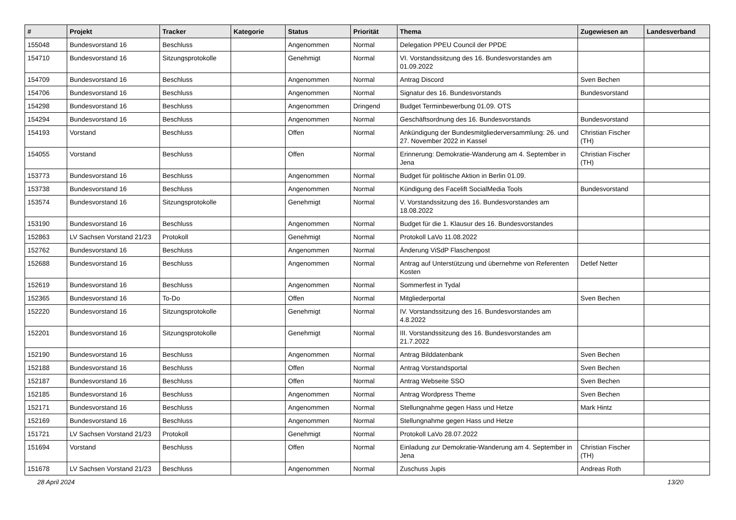| # | Projekt | Tracker | Kategorie | Status | Priorität | Thema | Zugewiesen an | Landesverband |
| --- | --- | --- | --- | --- | --- | --- | --- | --- |
| 155048 | Bundesvorstand 16 | Beschluss | | Angenommen | Normal | Delegation PPEU Council der PPDE | | |
| 154710 | Bundesvorstand 16 | Sitzungsprotokolle | | Genehmigt | Normal | VI. Vorstandssitzung des 16. Bundesvorstandes am 01.09.2022 | | |
| 154709 | Bundesvorstand 16 | Beschluss | | Angenommen | Normal | Antrag Discord | Sven Bechen | |
| 154706 | Bundesvorstand 16 | Beschluss | | Angenommen | Normal | Signatur des 16. Bundesvorstands | Bundesvorstand | |
| 154298 | Bundesvorstand 16 | Beschluss | | Angenommen | Dringend | Budget Terminbewerbung 01.09. OTS | | |
| 154294 | Bundesvorstand 16 | Beschluss | | Angenommen | Normal | Geschäftsordnung des 16. Bundesvorstands | Bundesvorstand | |
| 154193 | Vorstand | Beschluss | | Offen | Normal | Ankündigung der Bundesmitgliederversammlung: 26. und 27. November 2022 in Kassel | Christian Fischer (TH) | |
| 154055 | Vorstand | Beschluss | | Offen | Normal | Erinnerung: Demokratie-Wanderung am 4. September in Jena | Christian Fischer (TH) | |
| 153773 | Bundesvorstand 16 | Beschluss | | Angenommen | Normal | Budget für politische Aktion in Berlin 01.09. | | |
| 153738 | Bundesvorstand 16 | Beschluss | | Angenommen | Normal | Kündigung des Facelift SocialMedia Tools | Bundesvorstand | |
| 153574 | Bundesvorstand 16 | Sitzungsprotokolle | | Genehmigt | Normal | V. Vorstandssitzung des 16. Bundesvorstandes am 18.08.2022 | | |
| 153190 | Bundesvorstand 16 | Beschluss | | Angenommen | Normal | Budget für die 1. Klausur des 16. Bundesvorstandes | | |
| 152863 | LV Sachsen Vorstand 21/23 | Protokoll | | Genehmigt | Normal | Protokoll LaVo 11.08.2022 | | |
| 152762 | Bundesvorstand 16 | Beschluss | | Angenommen | Normal | Änderung ViSdP Flaschenpost | | |
| 152688 | Bundesvorstand 16 | Beschluss | | Angenommen | Normal | Antrag auf Unterstützung und übernehme von Referenten Kosten | Detlef Netter | |
| 152619 | Bundesvorstand 16 | Beschluss | | Angenommen | Normal | Sommerfest in Tydal | | |
| 152365 | Bundesvorstand 16 | To-Do | | Offen | Normal | Mitgliederportal | Sven Bechen | |
| 152220 | Bundesvorstand 16 | Sitzungsprotokolle | | Genehmigt | Normal | IV. Vorstandssitzung des 16. Bundesvorstandes am 4.8.2022 | | |
| 152201 | Bundesvorstand 16 | Sitzungsprotokolle | | Genehmigt | Normal | III. Vorstandssitzung des 16. Bundesvorstandes am 21.7.2022 | | |
| 152190 | Bundesvorstand 16 | Beschluss | | Angenommen | Normal | Antrag Bilddatenbank | Sven Bechen | |
| 152188 | Bundesvorstand 16 | Beschluss | | Offen | Normal | Antrag Vorstandsportal | Sven Bechen | |
| 152187 | Bundesvorstand 16 | Beschluss | | Offen | Normal | Antrag Webseite SSO | Sven Bechen | |
| 152185 | Bundesvorstand 16 | Beschluss | | Angenommen | Normal | Antrag Wordpress Theme | Sven Bechen | |
| 152171 | Bundesvorstand 16 | Beschluss | | Angenommen | Normal | Stellungnahme gegen Hass und Hetze | Mark Hintz | |
| 152169 | Bundesvorstand 16 | Beschluss | | Angenommen | Normal | Stellungnahme gegen Hass und Hetze | | |
| 151721 | LV Sachsen Vorstand 21/23 | Protokoll | | Genehmigt | Normal | Protokoll LaVo 28.07.2022 | | |
| 151694 | Vorstand | Beschluss | | Offen | Normal | Einladung zur Demokratie-Wanderung am 4. September in Jena | Christian Fischer (TH) | |
| 151678 | LV Sachsen Vorstand 21/23 | Beschluss | | Angenommen | Normal | Zuschuss Jupis | Andreas Roth | |
28 April 2024 13/20